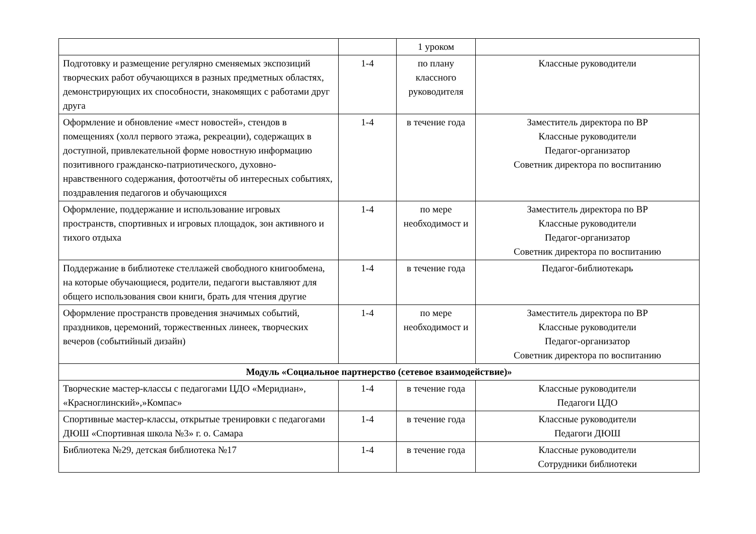| | | 1 уроком | |
| Подготовку и размещение регулярно сменяемых экспозиций творческих работ обучающихся в разных предметных областях, демонстрирующих их способности, знакомящих с работами друг друга | 1-4 | по плану классного руководителя | Классные руководители |
| Оформление и обновление «мест новостей», стендов в помещениях (холл первого этажа, рекреации), содержащих в доступной, привлекательной форме новостную информацию позитивного гражданско-патриотического, духовно-нравственного содержания, фотоотчёты об интересных событиях, поздравления педагогов и обучающихся | 1-4 | в течение года | Заместитель директора по ВР Классные руководители Педагог-организатор Советник директора по воспитанию |
| Оформление, поддержание и использование игровых пространств, спортивных и игровых площадок, зон активного и тихого отдыха | 1-4 | по мере необходимост и | Заместитель директора по ВР Классные руководители Педагог-организатор Советник директора по воспитанию |
| Поддержание в библиотеке стеллажей свободного книгообмена, на которые обучающиеся, родители, педагоги выставляют для общего использования свои книги, брать для чтения другие | 1-4 | в течение года | Педагог-библиотекарь |
| Оформление пространств проведения значимых событий, праздников, церемоний, торжественных линеек, творческих вечеров (событийный дизайн) | 1-4 | по мере необходимост и | Заместитель директора по ВР Классные руководители Педагог-организатор Советник директора по воспитанию |
| Модуль «Социальное партнерство (сетевое взаимодействие)» | | | |
| Творческие мастер-классы с педагогами ЦДО «Меридиан», «Красноглинский»,»Компас» | 1-4 | в течение года | Классные руководители Педагоги ЦДО |
| Спортивные мастер-классы, открытые тренировки с педагогами ДЮШ «Спортивная школа №3» г. о. Самара | 1-4 | в течение года | Классные руководители Педагоги ДЮШ |
| Библиотека №29, детская библиотека №17 | 1-4 | в течение года | Классные руководители Сотрудники библиотеки |